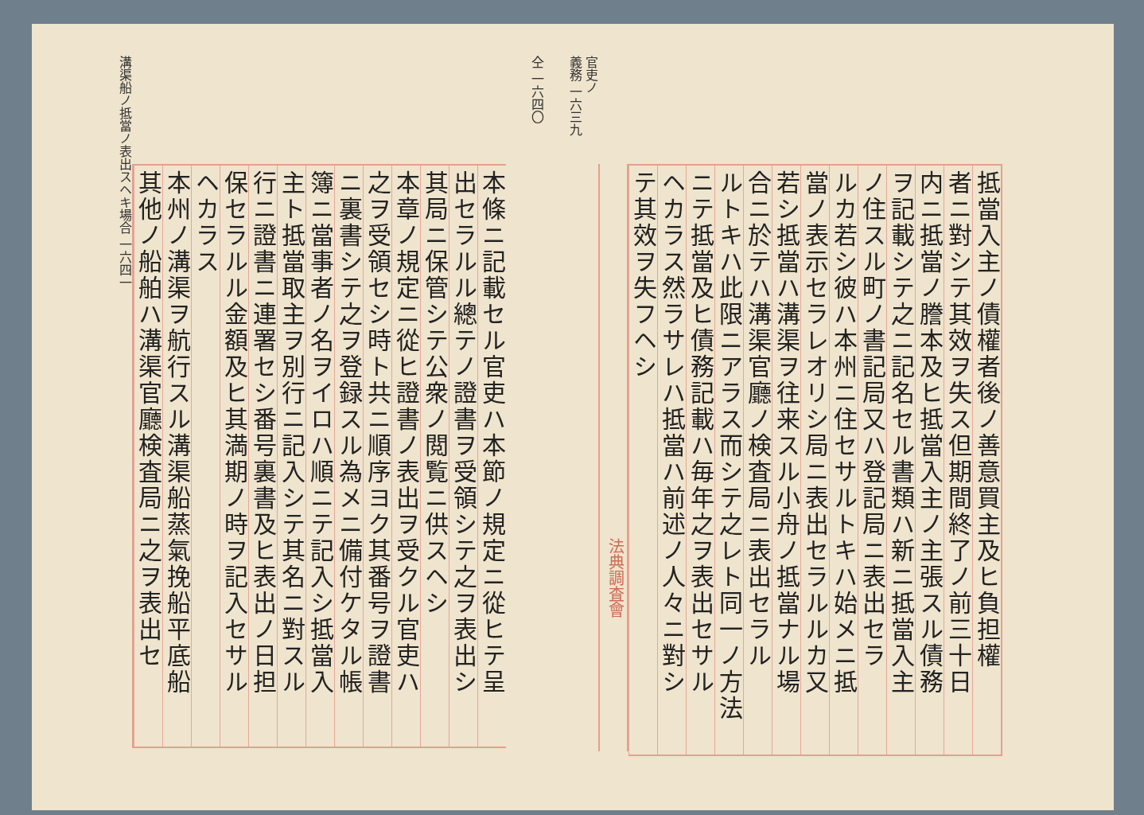抵當入主ノ債權者後ノ善意買主及ヒ負担權
者ニ對シテ其效ヲ失ス但期間終了ノ前三十日
内ニ抵當ノ謄本及ヒ抵當入主ノ主張スル債務
ヲ記載シテ之ニ記名セル書類ハ新ニ抵當入主
ノ住スル町ノ書記局又ハ登記局ニ表出セラ
ルカ若シ彼ハ本州ニ住セサルトキハ始メニ抵
當ノ表示セラレオリシ局ニ表出セラルルカ又
若シ抵當ハ溝渠ヲ往来スル小舟ノ抵當ナル場
合ニ於テハ溝渠官廳ノ検査局ニ表出セラル
ルトキハ此限ニアラス而シテ之レト同一ノ方法
ニテ抵當及ヒ債務記載ハ毎年之ヲ表出セサル
ヘカラス然ラサレハ抵當ハ前述ノ人々ニ對シ
テ其效ヲ失フヘシ
法典調査會
官吏ノ
義務 一六三九
仝 一六四〇
本條ニ記載セル官吏ハ本節ノ規定ニ從ヒテ呈
出セラルル總テノ證書ヲ受領シテ之ヲ表出シ
其局ニ保管シテ公衆ノ閲覧ニ供スヘシ
本章ノ規定ニ從ヒ證書ノ表出ヲ受クル官吏ハ
之ヲ受領セシ時ト共ニ順序ヨク其番号ヲ證書
ニ裏書シテ之ヲ登録スル為メニ備付ケタル帳
簿ニ當事者ノ名ヲイロハ順ニテ記入シ抵當入
主ト抵當取主ヲ別行ニ記入シテ其名ニ對スル
行ニ證書ニ連署セシ番号裏書及ヒ表出ノ日担
保セラルル金額及ヒ其満期ノ時ヲ記入セサル
ヘカラス
本州ノ溝渠ヲ航行スル溝渠船蒸氣挽船平底船
其他ノ船舶ハ溝渠官廳検査局ニ之ヲ表出セ
溝渠船ノ抵當ノ表出スヘキ場合 一六四一